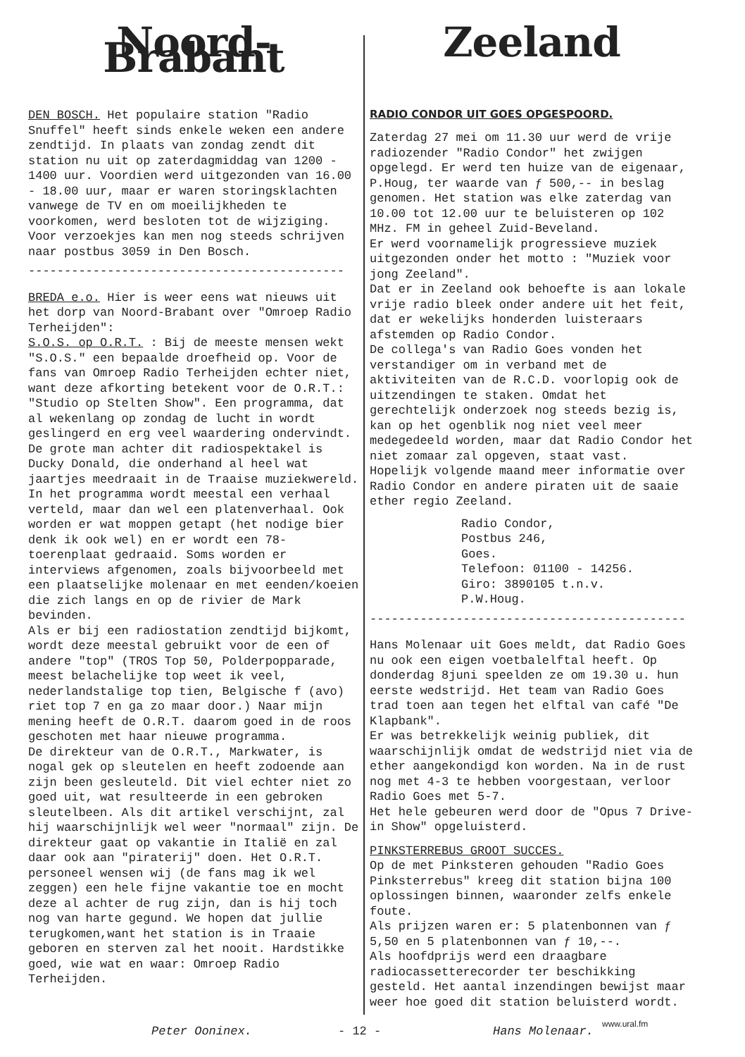Noord-Brabant
DEN BOSCH. Het populaire station "Radio Snuffel" heeft sinds enkele weken een andere zendtijd. In plaats van zondag zendt dit station nu uit op zaterdagmiddag van 1200 - 1400 uur. Voordien werd uitgezonden van 16.00 - 18.00 uur, maar er waren storingsklachten vanwege de TV en om moeilijkheden te voorkomen, werd besloten tot de wijziging. Voor verzoekjes kan men nog steeds schrijven naar postbus 3059 in Den Bosch.
--------------------------------------------
BREDA e.o. Hier is weer eens wat nieuws uit het dorp van Noord-Brabant over "Omroep Radio Terheijden":
S.O.S. op O.R.T. : Bij de meeste mensen wekt "S.O.S." een bepaalde droefheid op. Voor de fans van Omroep Radio Terheijden echter niet, want deze afkorting betekent voor de O.R.T.: "Studio op Stelten Show". Een programma, dat al wekenlang op zondag de lucht in wordt geslingerd en erg veel waardering ondervindt. De grote man achter dit radiospektakel is Ducky Donald, die onderhand al heel wat jaartjes meedraait in de Traaise muziekwereld.
In het programma wordt meestal een verhaal verteld, maar dan wel een platenverhaal. Ook worden er wat moppen getapt (het nodige bier denk ik ook wel) en er wordt een 78-toerenplaat gedraaid. Soms worden er interviews afgenomen, zoals bijvoorbeeld met een plaatselijke molenaar en met eenden/koeien die zich langs en op de rivier de Mark bevinden.
Als er bij een radiostation zendtijd bijkomt, wordt deze meestal gebruikt voor de een of andere "top" (TROS Top 50, Polderpopparade, meest belachelijke top weet ik veel, nederlandstalige top tien, Belgische f (avo) riet top 7 en ga zo maar door.) Naar mijn mening heeft de O.R.T. daarom goed in de roos geschoten met haar nieuwe programma.
De direkteur van de O.R.T., Markwater, is nogal gek op sleutelen en heeft zodoende aan zijn been gesleuteld. Dit viel echter niet zo goed uit, wat resulteerde in een gebroken sleutelbeen. Als dit artikel verschijnt, zal hij waarschijnlijk wel weer "normaal" zijn. De direkteur gaat op vakantie in Italië en zal daar ook aan "piraterij" doen. Het O.R.T. personeel wensen wij (de fans mag ik wel zeggen) een hele fijne vakantie toe en mocht deze al achter de rug zijn, dan is hij toch nog van harte gegund. We hopen dat jullie terugkomen,want het station is in Traaie geboren en sterven zal het nooit. Hardstikke goed, wie wat en waar: Omroep Radio Terheijden.
Zeeland
RADIO CONDOR UIT GOES OPGESPOORD.
Zaterdag 27 mei om 11.30 uur werd de vrije radiozender "Radio Condor" het zwijgen opgelegd. Er werd ten huize van de eigenaar, P.Houg, ter waarde van ƒ 500,-- in beslag genomen. Het station was elke zaterdag van 10.00 tot 12.00 uur te beluisteren op 102 MHz. FM in geheel Zuid-Beveland.
Er werd voornamelijk progressieve muziek uitgezonden onder het motto : "Muziek voor jong Zeeland".
Dat er in Zeeland ook behoefte is aan lokale vrije radio bleek onder andere uit het feit, dat er wekelijks honderden luisteraars afstemden op Radio Condor.
De collega's van Radio Goes vonden het verstandiger om in verband met de aktiviteiten van de R.C.D. voorlopig ook de uitzendingen te staken. Omdat het gerechtelijk onderzoek nog steeds bezig is, kan op het ogenblik nog niet veel meer medegedeeld worden, maar dat Radio Condor het niet zomaar zal opgeven, staat vast.
Hopelijk volgende maand meer informatie over Radio Condor en andere piraten uit de saaie ether regio Zeeland.
Radio Condor,
Postbus 246,
Goes.
Telefoon: 01100 - 14256.
Giro: 3890105 t.n.v.
P.W.Houg.
--------------------------------------------
Hans Molenaar uit Goes meldt, dat Radio Goes nu ook een eigen voetbalelftal heeft. Op donderdag 8juni speelden ze om 19.30 u. hun eerste wedstrijd. Het team van Radio Goes trad toen aan tegen het elftal van café "De Klapbank".
Er was betrekkelijk weinig publiek, dit waarschijnlijk omdat de wedstrijd niet via de ether aangekondigd kon worden. Na in de rust nog met 4-3 te hebben voorgestaan, verloor Radio Goes met 5-7.
Het hele gebeuren werd door de "Opus 7 Drive-in Show" opgeluisterd.
PINKSTERREBUS GROOT SUCCES.
Op de met Pinksteren gehouden "Radio Goes Pinksterrebus" kreeg dit station bijna 100 oplossingen binnen, waaronder zelfs enkele foute.
Als prijzen waren er: 5 platenbonnen van ƒ 5,50 en 5 platenbonnen van ƒ 10,--.
Als hoofdprijs werd een draagbare radiocassetterecorder ter beschikking gesteld. Het aantal inzendingen bewijst maar weer hoe goed dit station beluisterd wordt.
Peter Ooninex. - 12 - Hans Molenaar.
www.ural.fm